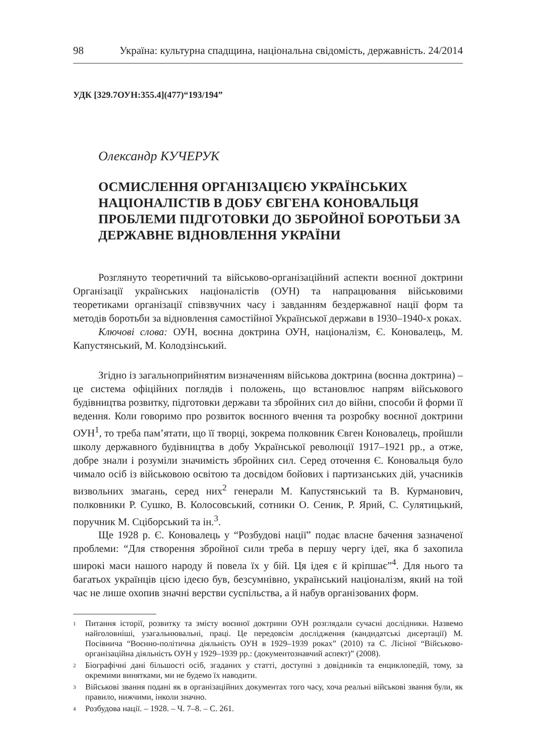98 Україна: культурна спадщина, національна свідомість, державність. 24/2014
УДК [329.7ОУН:355.4](477)“193/194”
Олександр КУЧЕРУК
ОСМИСЛЕННЯ ОРГАНІЗАЦІЄЮ УКРАЇНСЬКИХ НАЦІОНАЛІСТІВ В ДОБУ ЄВГЕНА КОНОВАЛЬЦЯ ПРОБЛЕМИ ПІДГОТОВКИ ДО ЗБРОЙНОЇ БОРОТЬБИ ЗА ДЕРЖАВНЕ ВІДНОВЛЕННЯ УКРАЇНИ
Розглянуто теоретичний та військово-організаційний аспекти воєнної доктрини Організації українських націоналістів (ОУН) та напрацювання військовими теоретиками організації співзвучних часу і завданням бездержавної нації форм та методів боротьби за відновлення самостійної Української держави в 1930–1940-х роках.
Ключові слова: ОУН, воєнна доктрина ОУН, націоналізм, Є. Коновалець, М. Капустянський, М. Колодзінський.
Згідно із загальноприйнятим визначенням військова доктрина (воєнна доктрина) – це система офіційних поглядів і положень, що встановлює напрям військового будівництва розвитку, підготовки держави та збройних сил до війни, способи й форми її ведення. Коли говоримо про розвиток воєнного вчення та розробку воєнної доктрини ОУН<sup>1</sup>, то треба пам’ятати, що її творці, зокрема полковник Євген Коновалець, пройшли школу державного будівництва в добу Української революції 1917–1921 рр., а отже, добре знали і розуміли значимість збройних сил. Серед оточення Є. Коновальця було чимало осіб із військовою освітою та досвідом бойових і партизанських дій, учасників визвольних змагань, серед них<sup>2</sup> генерали М. Капустянський та В. Курманович, полковники Р. Сушко, В. Колосовський, сотники О. Сеник, Р. Ярий, С. Сулятицький, поручник М. Сціборський та ін.<sup>3</sup>.
Ще 1928 р. Є. Коновалець у “Розбудові нації” подає власне бачення зазначеної проблеми: “Для створення збройної сили треба в першу чергу ідеї, яка б захопила широкі маси нашого народу й повела їх у бій. Ця ідея є й кріпшає”<sup>4</sup>. Для нього та багатьох українців цією ідеєю був, безсумнівно, український націоналізм, який на той час не лише охопив значні верстви суспільства, а й набув організованих форм.
1
Питання історії, розвитку та змісту воєнної доктрини ОУН розглядали сучасні дослідники. Назвемо найголовніші, узагальнювальні, праці. Це передовсім дослідження (кандидатські дисертації) М. Посівнича “Воєнно-політична діяльність ОУН в 1929–1939 роках” (2010) та С. Лісіної “Військово-організаційна діяльність ОУН у 1929–1939 рр.: (документознавчий аспект)” (2008).
2
Біографічні дані більшості осіб, згаданих у статті, доступні з довідників та енциклопедій, тому, за окремими винятками, ми не будемо їх наводити.
3
Військові звання подані як в організаційних документах того часу, хоча реальні військові звання були, як правило, нижчими, інколи значно.
4
Розбудова нації. – 1928. – Ч. 7–8. – С. 261.